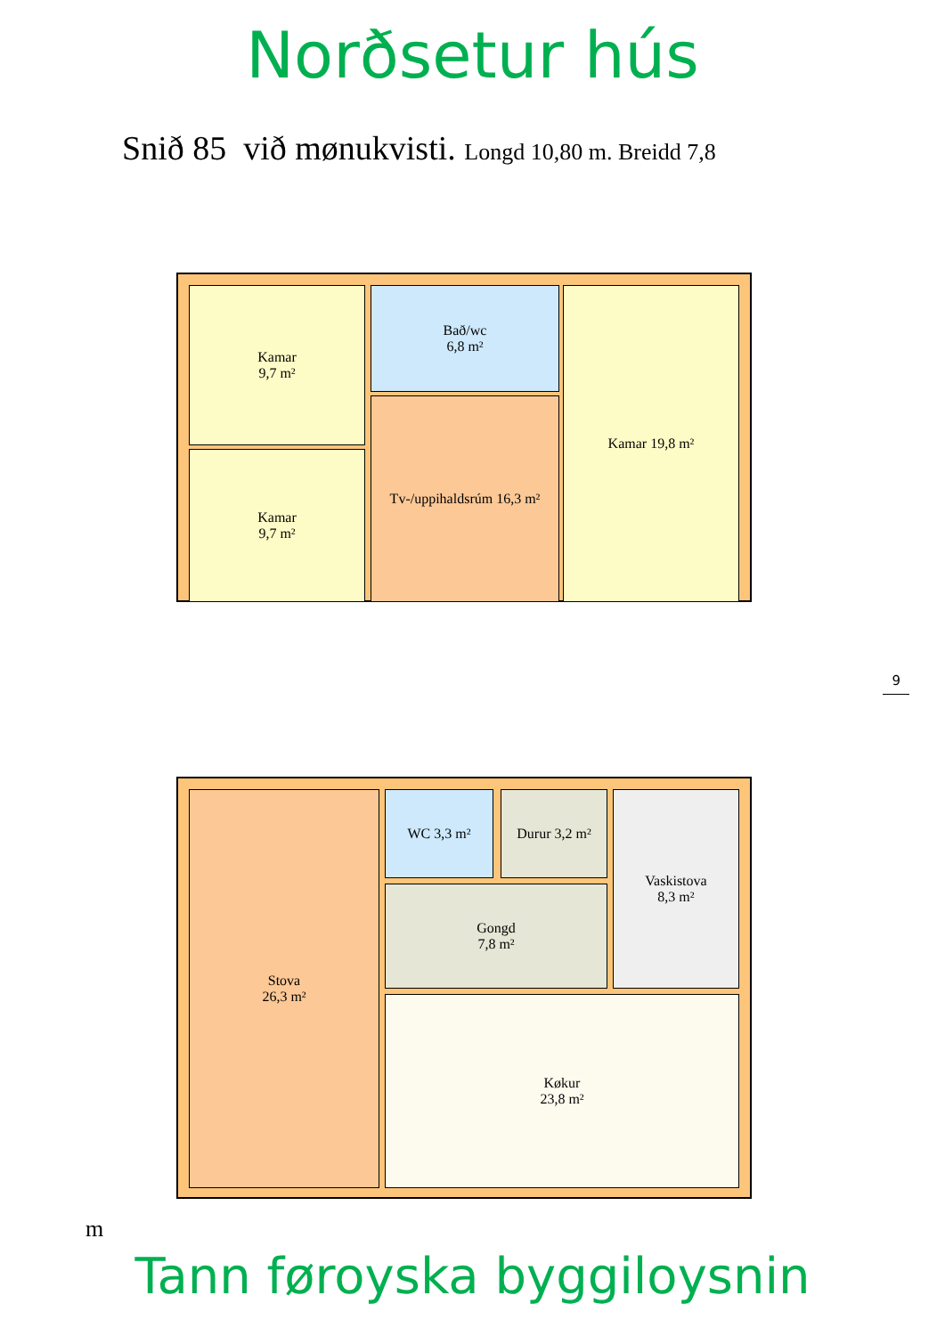Norðsetur hús
Snið 85 við mønukvisti. Longd 10,80 m. Breidd 7,8
Kamar
9,7 m²
Kamar
9,7 m²
Bað/wc
6,8 m²
Tv-/uppihaldsrúm 16,3 m²
Kamar 19,8 m²
9
Stova
26,3 m²
WC 3,3 m² Durur 3,2 m²
Vaskistova
8,3 m²
Gongd
7,8 m²
Køkur
23,8 m²
m
Tann føroyska byggiloysnin